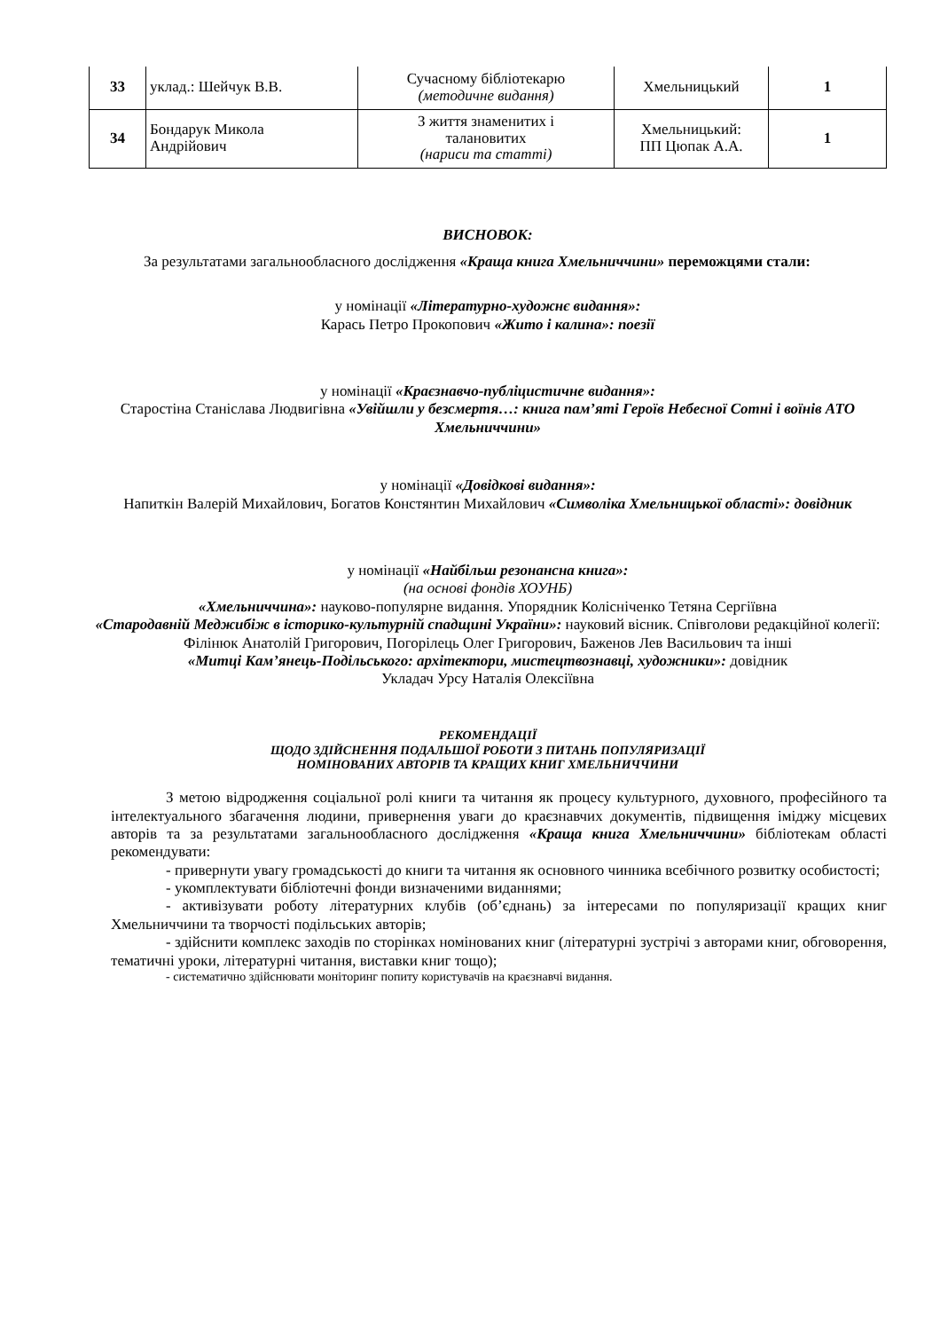| 33 | уклад.: Шейчук В.В. | Сучасному бібліотекарю (методичне видання) | Хмельницький | 1 |
| 34 | Бондарук Микола Андрійович | З життя знаменитих і талановитих (нариси та статті) | Хмельницький: ПП Цюпак А.А. | 1 |
ВИСНОВОК:
За результатами загальнообласного дослідження «Краща книга Хмельниччини» переможцями стали:
у номінації «Літературно-художнє видання»:
Карась Петро Прокопович «Жито і калина»: поезії
у номінації «Краєзнавчо-публіцистичне видання»:
Старостіна Станіслава Людвигівна «Увійшли у безсмертя…: книга пам’яті Героїв Небесної Сотні і воїнів АТО Хмельниччини»
у номінації «Довідкові видання»:
Напиткін Валерій Михайлович, Богатов Констянтин Михайлович «Символіка Хмельницької області»: довідник
у номінації «Найбільш резонансна книга»:
(на основі фондів ХОУНБ)
«Хмельниччина»: науково-популярне видання. Упорядник Колісніченко Тетяна Сергіївна
«Стародавній Меджибіж в історико-культурній спадщині України»: науковий вісник. Співголови редакційної колегії: Філінюк Анатолій Григорович, Погорілець Олег Григорович, Баженов Лев Васильович та інші
«Митці Кам’янець-Подільського: архітектори, мистецтвознавці, художники»: довідник
Укладач Урсу Наталія Олексіївна
РЕКОМЕНДАЦІЇ
ЩОДО ЗДІЙСНЕННЯ ПОДАЛЬШОЇ РОБОТИ З ПИТАНЬ ПОПУЛЯРИЗАЦІЇ
НОМІНОВАНИХ АВТОРІВ ТА КРАЩИХ КНИГ ХМЕЛЬНИЧЧИНИ
З метою відродження соціальної ролі книги та читання як процесу культурного, духовного, професійного та інтелектуального збагачення людини, привернення уваги до краєзнавчих документів, підвищення іміджу місцевих авторів та за результатами загальнообласного дослідження «Краща книга Хмельниччини» бібліотекам області рекомендувати:
- привернути увагу громадськості до книги та читання як основного чинника всебічного розвитку особистості;
- укомплектувати бібліотечні фонди визначеними виданнями;
- активізувати роботу літературних клубів (об’єднань) за інтересами по популяризації кращих книг Хмельниччини та творчості подільських авторів;
- здійснити комплекс заходів по сторінках номінованих книг (літературні зустрічі з авторами книг, обговорення, тематичні уроки, літературні читання, виставки книг тощо);
- систематично здійснювати моніторинг попиту користувачів на краєзнавчі видання.